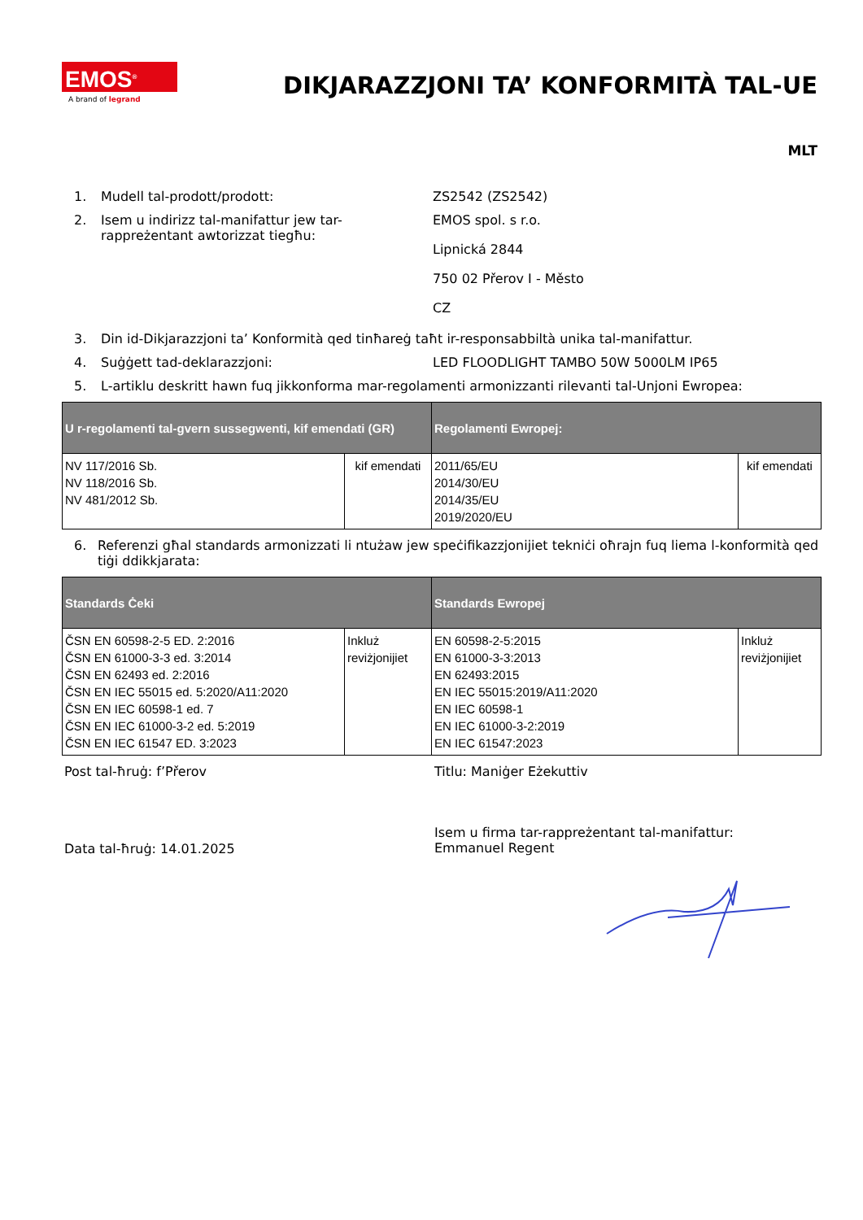EMOS<sup>®</sup>
A brand of legrand
DIKJARAZZJONI TA’ KONFORMITÀ TAL-UE
MLT
1. Mudell tal-prodott/prodott: ZS2542 (ZS2542)
2. Isem u indirizz tal-manifattur jew tar-rappreżentant awtorizzat tiegħu:
EMOS spol. s r.o.
Lipnická 2844
750 02 Přerov I - Město
CZ
3. Din id-Dikjarazzjoni ta’ Konformità qed tinħareġ taħt ir-responsabbiltà unika tal-manifattur.
4. Suġġett tad-deklarazzjoni: LED FLOODLIGHT TAMBO 50W 5000LM IP65
5. L-artiklu deskritt hawn fuq jikkonforma mar-regolamenti armonizzanti rilevanti tal-Unjoni Ewropea:
| U r-regolamenti tal-gvern sussegwenti, kif emendati (GR) | | Regolamenti Ewropej: | |
| --- | --- | --- | --- |
| NV 117/2016 Sb. NV 118/2016 Sb. NV 481/2012 Sb. | kif emendati | 2011/65/EU 2014/30/EU 2014/35/EU 2019/2020/EU | kif emendati |
6. Referenzi għal standards armonizzati li ntużaw jew speċifikazzjonijiet tekniċi oħrajn fuq liema l-konformità qed tiġi ddikkjarata:
| Standards Ċeki | | Standards Ewropej | |
| --- | --- | --- | --- |
| ČSN EN 60598-2-5 ED. 2:2016 ČSN EN 61000-3-3 ed. 3:2014 ČSN EN 62493 ed. 2:2016 ČSN EN IEC 55015 ed. 5:2020/A11:2020 ČSN EN IEC 60598-1 ed. 7 ČSN EN IEC 61000-3-2 ed. 5:2019 ČSN EN IEC 61547 ED. 3:2023 | Inkluż reviżjonijiet | EN 60598-2-5:2015 EN 61000-3-3:2013 EN 62493:2015 EN IEC 55015:2019/A11:2020 EN IEC 60598-1 EN IEC 61000-3-2:2019 EN IEC 61547:2023 | Inkluż reviżjonijiet |
Post tal-ħruġ: f’Přerov Titlu: Maniġer Eżekuttiv
Data tal-ħruġ: 14.01.2025
Isem u firma tar-rappreżentant tal-manifattur: Emmanuel Regent